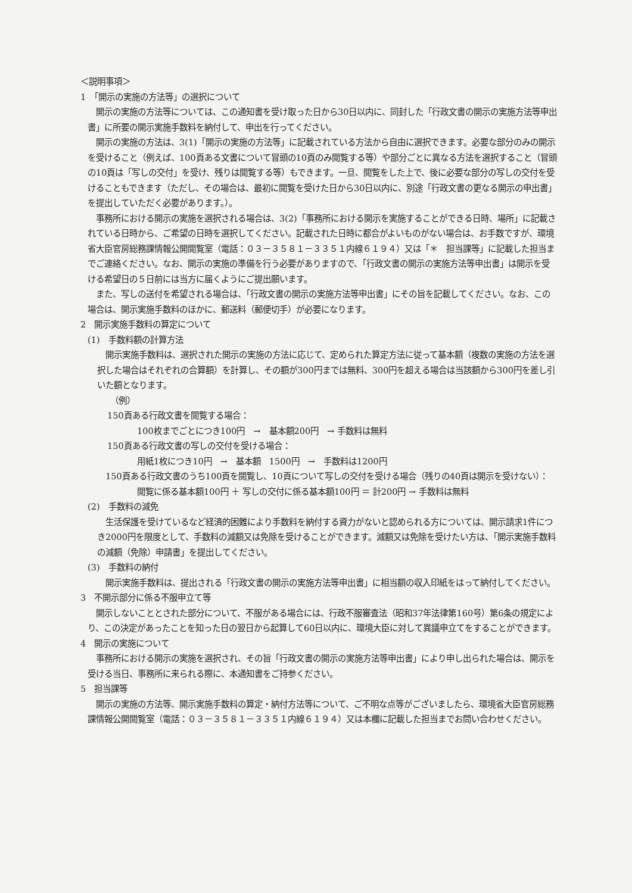＜説明事項＞
1　「開示の実施の方法等」の選択について
開示の実施の方法等については、この通知書を受け取った日から30日以内に、同封した「行政文書の開示の実施方法等申出書」に所要の開示実施手数料を納付して、申出を行ってください。
開示の実施の方法は、3(1)「開示の実施の方法等」に記載されている方法から自由に選択できます。必要な部分のみの開示を受けること（例えば、100頁ある文書について冒頭の10頁のみ閲覧する等）や部分ごとに異なる方法を選択すること（冒頭の10頁は「写しの交付」を受け、残りは閲覧する等）もできます。一旦、閲覧をした上で、後に必要な部分の写しの交付を受けることもできます（ただし、その場合は、最初に閲覧を受けた日から30日以内に、別途「行政文書の更なる開示の申出書」を提出していただく必要があります。）。
事務所における開示の実施を選択される場合は、3(2)「事務所における開示を実施することができる日時、場所」に記載されている日時から、ご希望の日時を選択してください。記載された日時に都合がよいものがない場合は、お手数ですが、環境省大臣官房総務課情報公開閲覧室（電話：０３－３５８１－３３５１内線６１９４）又は「＊　担当課等」に記載した担当までご連絡ください。なお、開示の実施の準備を行う必要がありますので、「行政文書の開示の実施方法等申出書」は開示を受ける希望日の５日前には当方に届くようにご提出願います。
また、写しの送付を希望される場合は、「行政文書の開示の実施方法等申出書」にその旨を記載してください。なお、この場合は、開示実施手数料のほかに、郵送料（郵便切手）が必要になります。
2　開示実施手数料の算定について
(1)　手数料額の計算方法
開示実施手数料は、選択された開示の実施の方法に応じて、定められた算定方法に従って基本額（複数の実施の方法を選択した場合はそれぞれの合算額）を計算し、その額が300円までは無料、300円を超える場合は当該額から300円を差し引いた額となります。
（例）
150頁ある行政文書を閲覧する場合：
100枚までごとにつき100円　→　基本額200円　→ 手数料は無料
150頁ある行政文書の写しの交付を受ける場合：
用紙1枚につき10円　→　基本額　1500円　→　手数料は1200円
150頁ある行政文書のうち100頁を閲覧し、10頁について写しの交付を受ける場合（残りの40頁は開示を受けない）：
閲覧に係る基本額100円 ＋ 写しの交付に係る基本額100円 ＝ 計200円 → 手数料は無料
(2)　手数料の減免
生活保護を受けているなど経済的困難により手数料を納付する資力がないと認められる方については、開示請求1件につき2000円を限度として、手数料の減額又は免除を受けることができます。減額又は免除を受けたい方は、「開示実施手数料の減額（免除）申請書」を提出してください。
(3)　手数料の納付
開示実施手数料は、提出される「行政文書の開示の実施方法等申出書」に相当額の収入印紙をはって納付してください。
3　不開示部分に係る不服申立て等
開示しないこととされた部分について、不服がある場合には、行政不服審査法（昭和37年法律第160号）第6条の規定により、この決定があったことを知った日の翌日から起算して60日以内に、環境大臣に対して異議申立てをすることができます。
4　開示の実施について
事務所における開示の実施を選択され、その旨「行政文書の開示の実施方法等申出書」により申し出られた場合は、開示を受ける当日、事務所に来られる際に、本通知書をご持参ください。
5　担当課等
開示の実施の方法等、開示実施手数料の算定・納付方法等について、ご不明な点等がございましたら、環境省大臣官房総務課情報公開閲覧室（電話：０３－３５８１－３３５１内線６１９４）又は本欄に記載した担当までお問い合わせください。